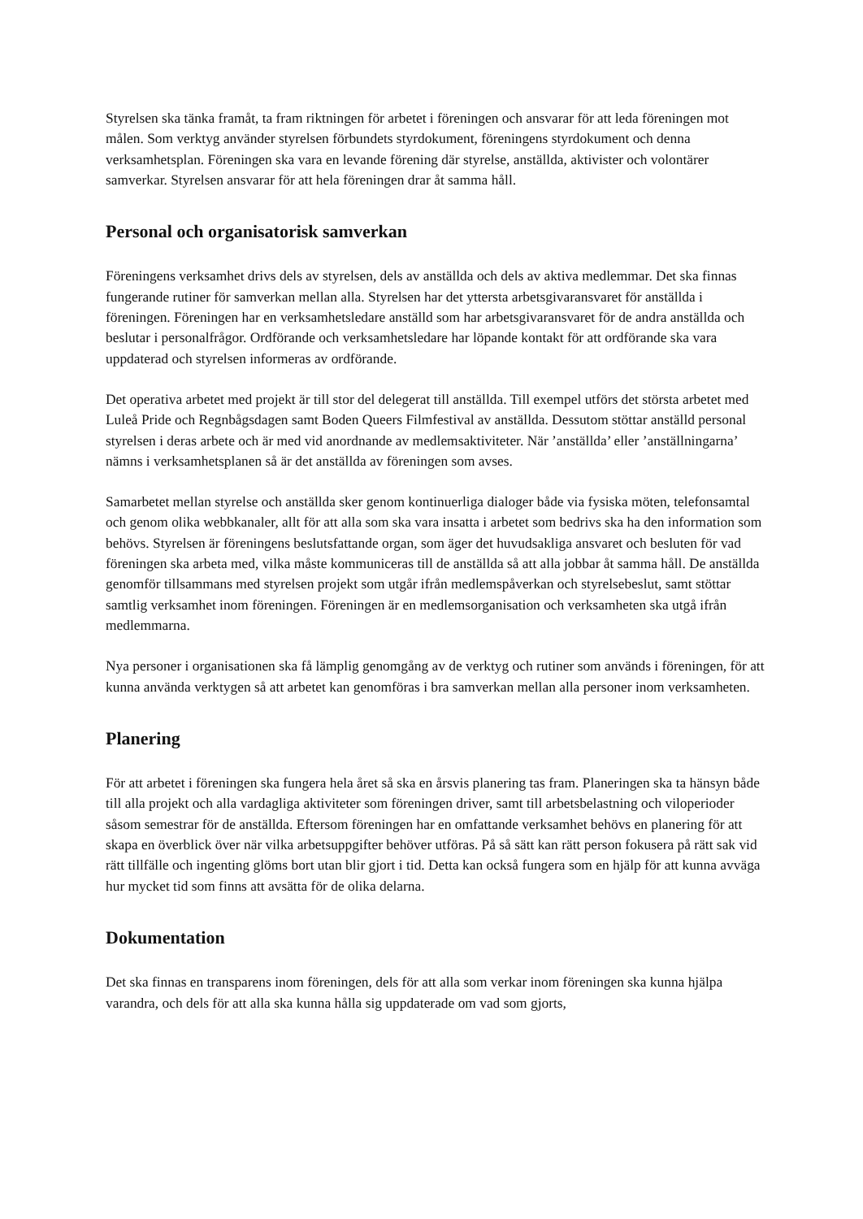Styrelsen ska tänka framåt, ta fram riktningen för arbetet i föreningen och ansvarar för att leda föreningen mot målen. Som verktyg använder styrelsen förbundets styrdokument, föreningens styrdokument och denna verksamhetsplan. Föreningen ska vara en levande förening där styrelse, anställda, aktivister och volontärer samverkar. Styrelsen ansvarar för att hela föreningen drar åt samma håll.
Personal och organisatorisk samverkan
Föreningens verksamhet drivs dels av styrelsen, dels av anställda och dels av aktiva medlemmar. Det ska finnas fungerande rutiner för samverkan mellan alla. Styrelsen har det yttersta arbetsgivaransvaret för anställda i föreningen. Föreningen har en verksamhetsledare anställd som har arbetsgivaransvaret för de andra anställda och beslutar i personalfrågor. Ordförande och verksamhetsledare har löpande kontakt för att ordförande ska vara uppdaterad och styrelsen informeras av ordförande.
Det operativa arbetet med projekt är till stor del delegerat till anställda. Till exempel utförs det största arbetet med Luleå Pride och Regnbågsdagen samt Boden Queers Filmfestival av anställda. Dessutom stöttar anställd personal styrelsen i deras arbete och är med vid anordnande av medlemsaktiviteter. När ’anställda’ eller ’anställningarna’ nämns i verksamhetsplanen så är det anställda av föreningen som avses.
Samarbetet mellan styrelse och anställda sker genom kontinuerliga dialoger både via fysiska möten, telefonsamtal och genom olika webbkanaler, allt för att alla som ska vara insatta i arbetet som bedrivs ska ha den information som behövs. Styrelsen är föreningens beslutsfattande organ, som äger det huvudsakliga ansvaret och besluten för vad föreningen ska arbeta med, vilka måste kommuniceras till de anställda så att alla jobbar åt samma håll. De anställda genomför tillsammans med styrelsen projekt som utgår ifrån medlemspåverkan och styrelsebeslut, samt stöttar samtlig verksamhet inom föreningen. Föreningen är en medlemsorganisation och verksamheten ska utgå ifrån medlemmarna.
Nya personer i organisationen ska få lämplig genomgång av de verktyg och rutiner som används i föreningen, för att kunna använda verktygen så att arbetet kan genomföras i bra samverkan mellan alla personer inom verksamheten.
Planering
För att arbetet i föreningen ska fungera hela året så ska en årsvis planering tas fram. Planeringen ska ta hänsyn både till alla projekt och alla vardagliga aktiviteter som föreningen driver, samt till arbetsbelastning och viloperioder såsom semestrar för de anställda. Eftersom föreningen har en omfattande verksamhet behövs en planering för att skapa en överblick över när vilka arbetsuppgifter behöver utföras. På så sätt kan rätt person fokusera på rätt sak vid rätt tillfälle och ingenting glöms bort utan blir gjort i tid. Detta kan också fungera som en hjälp för att kunna avväga hur mycket tid som finns att avsätta för de olika delarna.
Dokumentation
Det ska finnas en transparens inom föreningen, dels för att alla som verkar inom föreningen ska kunna hjälpa varandra, och dels för att alla ska kunna hålla sig uppdaterade om vad som gjorts,